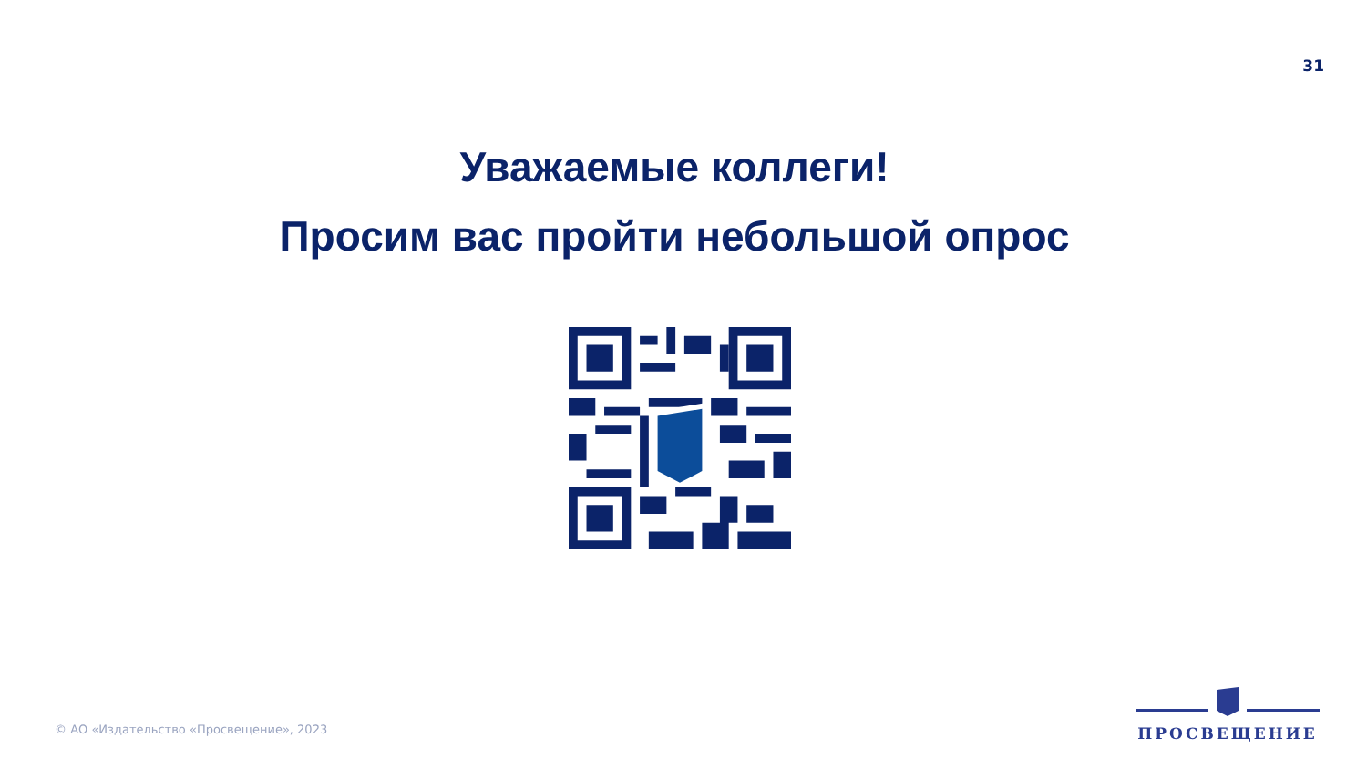31
Уважаемые коллеги!
Просим вас пройти небольшой опрос
© АО «Издательство «Просвещение», 2023
ПРОСВЕЩЕНИЕ